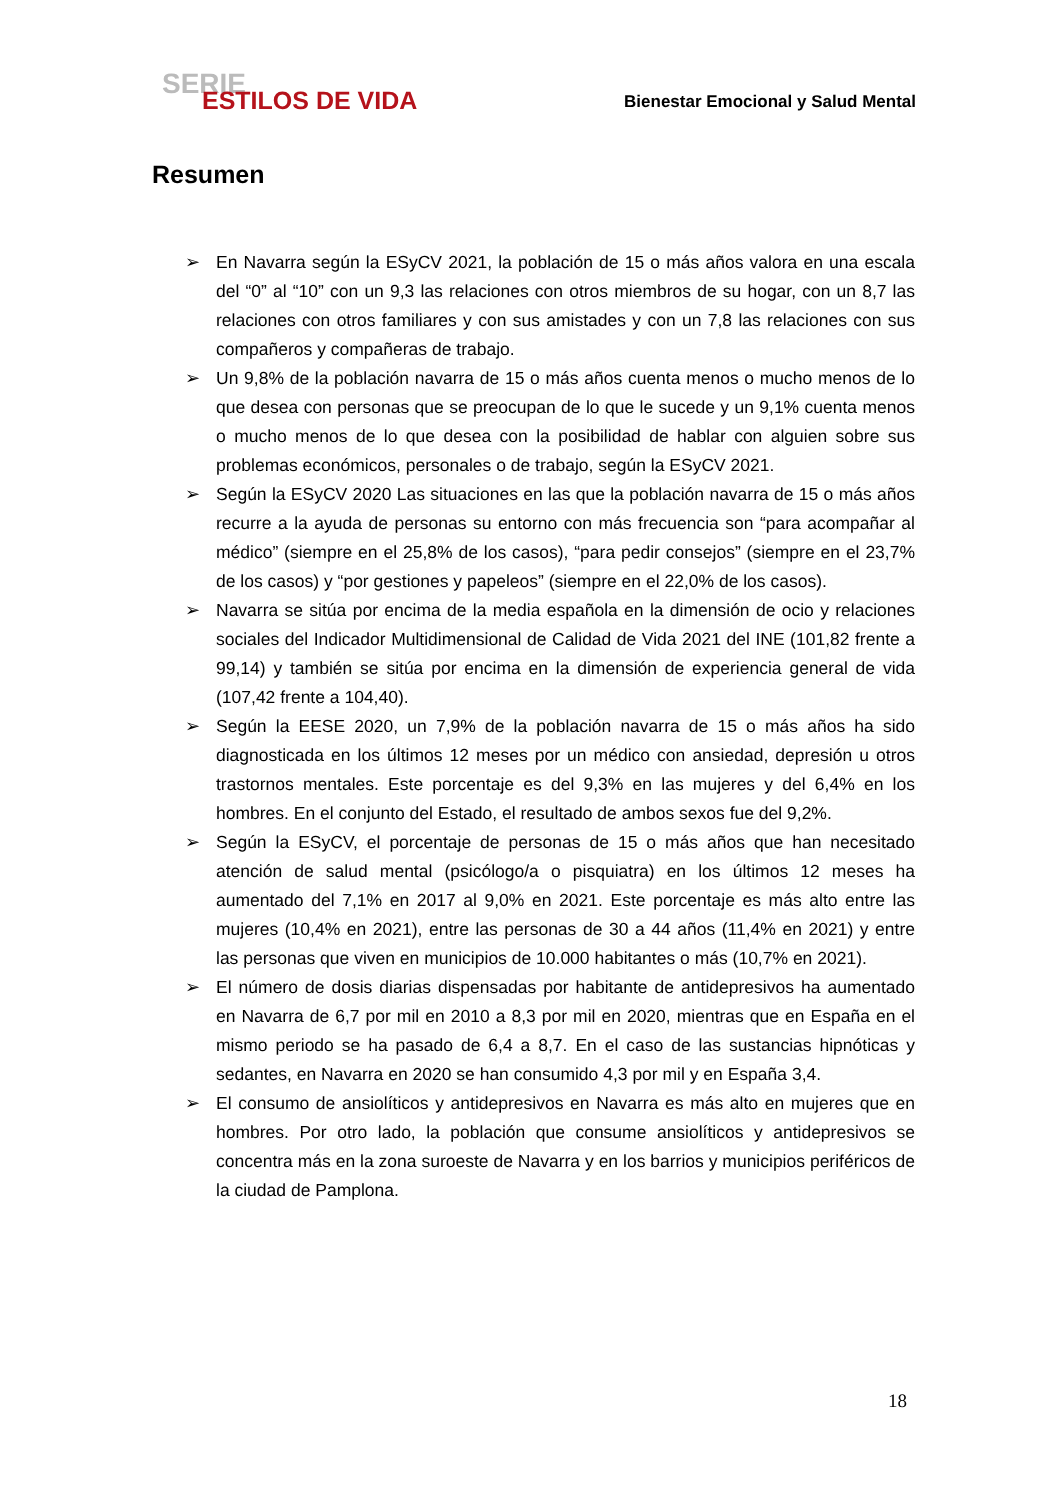SERIE
ESTILOS DE VIDA
Bienestar Emocional y Salud Mental
Resumen
➢ En Navarra según la ESyCV 2021, la población de 15 o más años valora en una escala del “0” al “10” con un 9,3 las relaciones con otros miembros de su hogar, con un 8,7 las relaciones con otros familiares y con sus amistades y con un 7,8 las relaciones con sus compañeros y compañeras de trabajo.
➢ Un 9,8% de la población navarra de 15 o más años cuenta menos o mucho menos de lo que desea con personas que se preocupan de lo que le sucede y un 9,1% cuenta menos o mucho menos de lo que desea con la posibilidad de hablar con alguien sobre sus problemas económicos, personales o de trabajo, según la ESyCV 2021.
➢ Según la ESyCV 2020 Las situaciones en las que la población navarra de 15 o más años recurre a la ayuda de personas su entorno con más frecuencia son “para acompañar al médico” (siempre en el 25,8% de los casos), “para pedir consejos” (siempre en el 23,7% de los casos) y “por gestiones y papeleos” (siempre en el 22,0% de los casos).
➢ Navarra se sitúa por encima de la media española en la dimensión de ocio y relaciones sociales del Indicador Multidimensional de Calidad de Vida 2021 del INE (101,82 frente a 99,14) y también se sitúa por encima en la dimensión de experiencia general de vida (107,42 frente a 104,40).
➢ Según la EESE 2020, un 7,9% de la población navarra de 15 o más años ha sido diagnosticada en los últimos 12 meses por un médico con ansiedad, depresión u otros trastornos mentales. Este porcentaje es del 9,3% en las mujeres y del 6,4% en los hombres. En el conjunto del Estado, el resultado de ambos sexos fue del 9,2%.
➢ Según la ESyCV, el porcentaje de personas de 15 o más años que han necesitado atención de salud mental (psicólogo/a o pisquiatra) en los últimos 12 meses ha aumentado del 7,1% en 2017 al 9,0% en 2021. Este porcentaje es más alto entre las mujeres (10,4% en 2021), entre las personas de 30 a 44 años (11,4% en 2021) y entre las personas que viven en municipios de 10.000 habitantes o más (10,7% en 2021).
➢ El número de dosis diarias dispensadas por habitante de antidepresivos ha aumentado en Navarra de 6,7 por mil en 2010 a 8,3 por mil en 2020, mientras que en España en el mismo periodo se ha pasado de 6,4 a 8,7. En el caso de las sustancias hipnóticas y sedantes, en Navarra en 2020 se han consumido 4,3 por mil y en España 3,4.
➢ El consumo de ansiolíticos y antidepresivos en Navarra es más alto en mujeres que en hombres. Por otro lado, la población que consume ansiolíticos y antidepresivos se concentra más en la zona suroeste de Navarra y en los barrios y municipios periféricos de la ciudad de Pamplona.
18